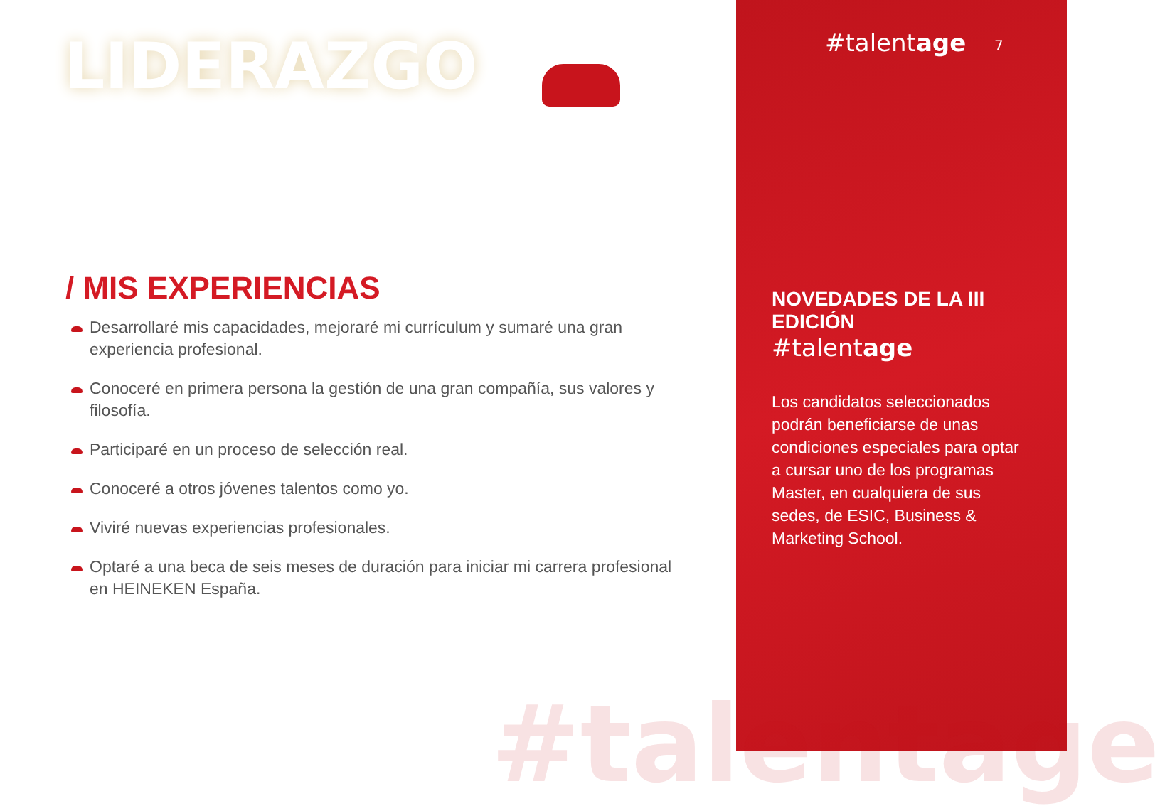LIDERAZGO
/ MIS EXPERIENCIAS
Desarrollaré mis capacidades, mejoraré mi currículum y sumaré una gran experiencia profesional.
Conoceré en primera persona la gestión de una gran compañía, sus valores y filosofía.
Participaré en un proceso de selección real.
Conoceré a otros jóvenes talentos como yo.
Viviré nuevas experiencias profesionales.
Optaré a una beca de seis meses de duración para iniciar mi carrera profesional en HEINEKEN España.
#talentage
#talentage 7
NOVEDADES DE LA III EDICIÓN
#talentage
Los candidatos seleccionados podrán beneficiarse de unas condiciones especiales para optar a cursar uno de los programas Master, en cualquiera de sus sedes, de ESIC, Business & Marketing School.